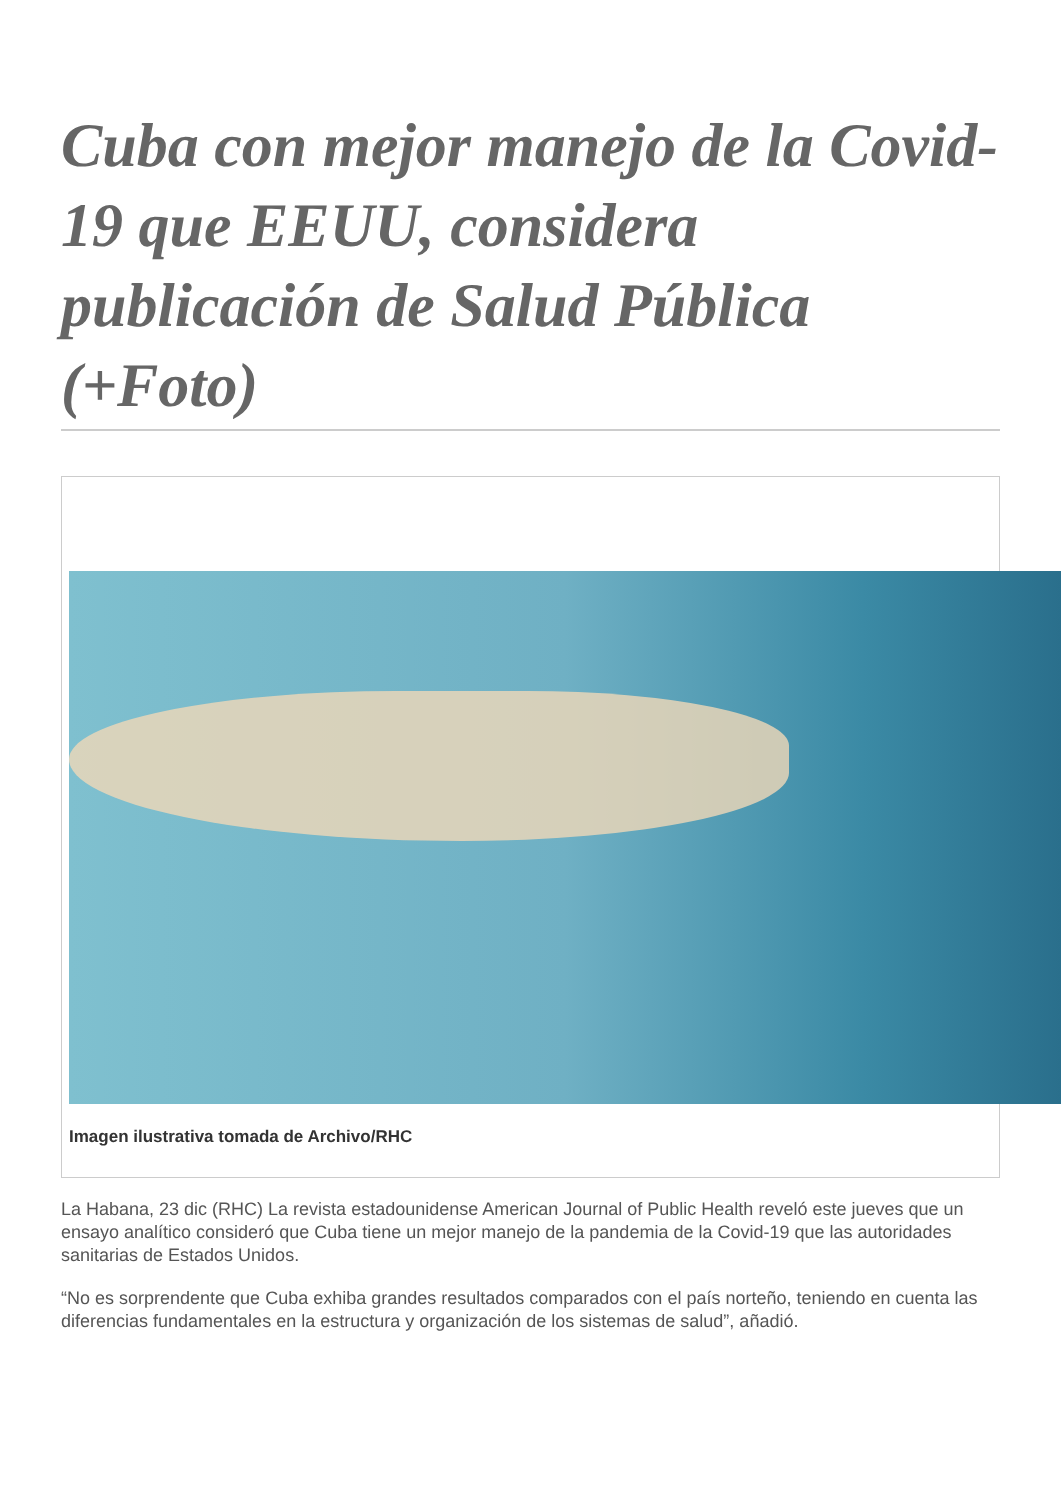Cuba con mejor manejo de la Covid-19 que EEUU, considera publicación de Salud Pública (+Foto)
Imagen ilustrativa tomada de Archivo/RHC
La Habana, 23 dic (RHC) La revista estadounidense American Journal of Public Health reveló este jueves que un ensayo analítico consideró que Cuba tiene un mejor manejo de la pandemia de la Covid-19 que las autoridades sanitarias de Estados Unidos.
“No es sorprendente que Cuba exhiba grandes resultados comparados con el país norteño, teniendo en cuenta las diferencias fundamentales en la estructura y organización de los sistemas de salud”, añadió.